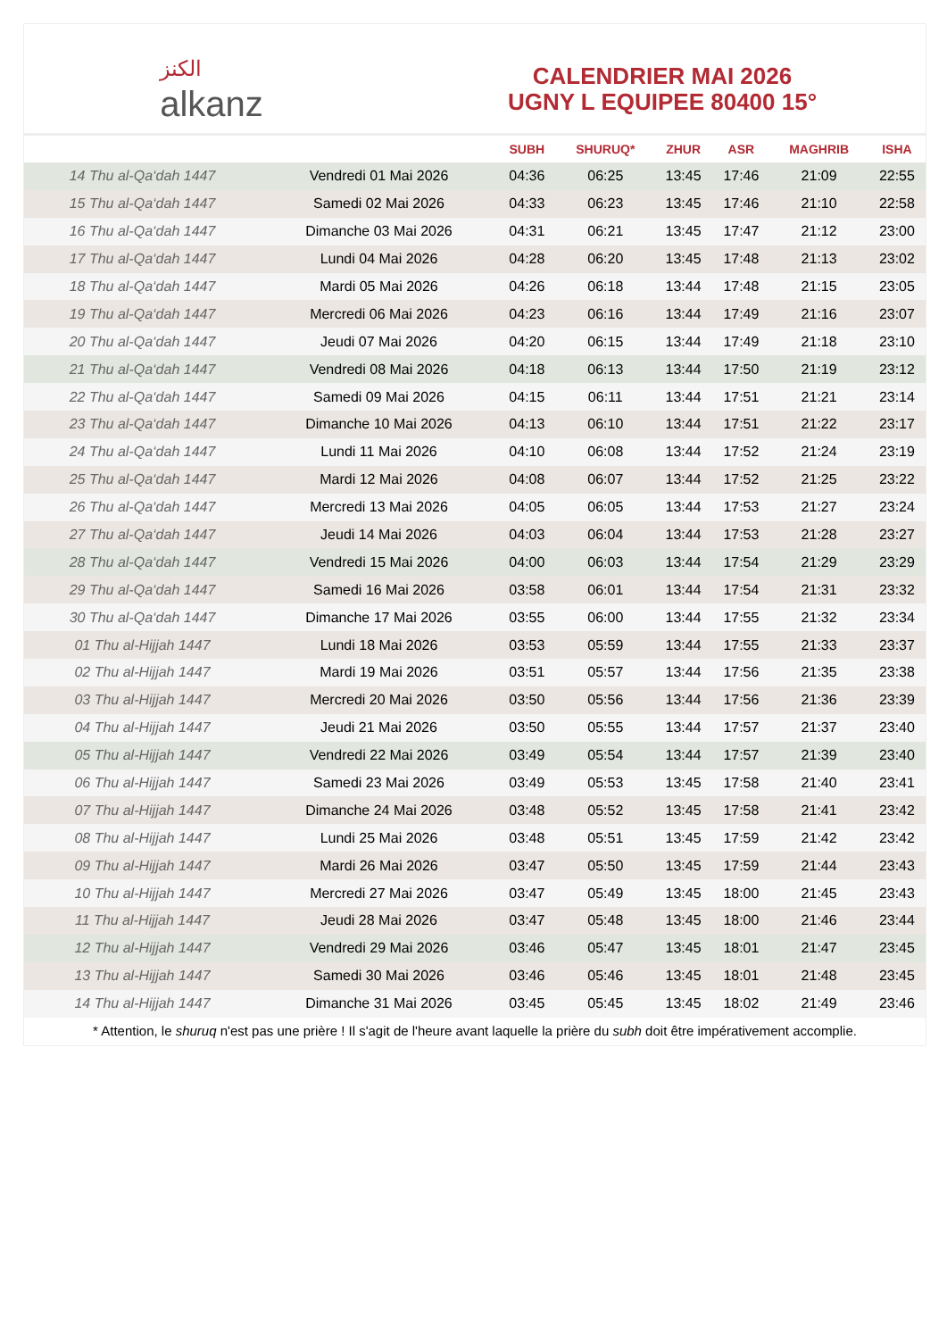الكنز
alkanz
CALENDRIER MAI 2026
UGNY L EQUIPEE 80400 15°
| | | SUBH | SHURUQ* | ZHUR | ASR | MAGHRIB | ISHA |
| --- | --- | --- | --- | --- | --- | --- | --- |
| 14 Thu al-Qa‘dah 1447 | Vendredi 01 Mai 2026 | 04:36 | 06:25 | 13:45 | 17:46 | 21:09 | 22:55 |
| 15 Thu al-Qa‘dah 1447 | Samedi 02 Mai 2026 | 04:33 | 06:23 | 13:45 | 17:46 | 21:10 | 22:58 |
| 16 Thu al-Qa‘dah 1447 | Dimanche 03 Mai 2026 | 04:31 | 06:21 | 13:45 | 17:47 | 21:12 | 23:00 |
| 17 Thu al-Qa‘dah 1447 | Lundi 04 Mai 2026 | 04:28 | 06:20 | 13:45 | 17:48 | 21:13 | 23:02 |
| 18 Thu al-Qa‘dah 1447 | Mardi 05 Mai 2026 | 04:26 | 06:18 | 13:44 | 17:48 | 21:15 | 23:05 |
| 19 Thu al-Qa‘dah 1447 | Mercredi 06 Mai 2026 | 04:23 | 06:16 | 13:44 | 17:49 | 21:16 | 23:07 |
| 20 Thu al-Qa‘dah 1447 | Jeudi 07 Mai 2026 | 04:20 | 06:15 | 13:44 | 17:49 | 21:18 | 23:10 |
| 21 Thu al-Qa‘dah 1447 | Vendredi 08 Mai 2026 | 04:18 | 06:13 | 13:44 | 17:50 | 21:19 | 23:12 |
| 22 Thu al-Qa‘dah 1447 | Samedi 09 Mai 2026 | 04:15 | 06:11 | 13:44 | 17:51 | 21:21 | 23:14 |
| 23 Thu al-Qa‘dah 1447 | Dimanche 10 Mai 2026 | 04:13 | 06:10 | 13:44 | 17:51 | 21:22 | 23:17 |
| 24 Thu al-Qa‘dah 1447 | Lundi 11 Mai 2026 | 04:10 | 06:08 | 13:44 | 17:52 | 21:24 | 23:19 |
| 25 Thu al-Qa‘dah 1447 | Mardi 12 Mai 2026 | 04:08 | 06:07 | 13:44 | 17:52 | 21:25 | 23:22 |
| 26 Thu al-Qa‘dah 1447 | Mercredi 13 Mai 2026 | 04:05 | 06:05 | 13:44 | 17:53 | 21:27 | 23:24 |
| 27 Thu al-Qa‘dah 1447 | Jeudi 14 Mai 2026 | 04:03 | 06:04 | 13:44 | 17:53 | 21:28 | 23:27 |
| 28 Thu al-Qa‘dah 1447 | Vendredi 15 Mai 2026 | 04:00 | 06:03 | 13:44 | 17:54 | 21:29 | 23:29 |
| 29 Thu al-Qa‘dah 1447 | Samedi 16 Mai 2026 | 03:58 | 06:01 | 13:44 | 17:54 | 21:31 | 23:32 |
| 30 Thu al-Qa‘dah 1447 | Dimanche 17 Mai 2026 | 03:55 | 06:00 | 13:44 | 17:55 | 21:32 | 23:34 |
| 01 Thu al-Hijjah 1447 | Lundi 18 Mai 2026 | 03:53 | 05:59 | 13:44 | 17:55 | 21:33 | 23:37 |
| 02 Thu al-Hijjah 1447 | Mardi 19 Mai 2026 | 03:51 | 05:57 | 13:44 | 17:56 | 21:35 | 23:38 |
| 03 Thu al-Hijjah 1447 | Mercredi 20 Mai 2026 | 03:50 | 05:56 | 13:44 | 17:56 | 21:36 | 23:39 |
| 04 Thu al-Hijjah 1447 | Jeudi 21 Mai 2026 | 03:50 | 05:55 | 13:44 | 17:57 | 21:37 | 23:40 |
| 05 Thu al-Hijjah 1447 | Vendredi 22 Mai 2026 | 03:49 | 05:54 | 13:44 | 17:57 | 21:39 | 23:40 |
| 06 Thu al-Hijjah 1447 | Samedi 23 Mai 2026 | 03:49 | 05:53 | 13:45 | 17:58 | 21:40 | 23:41 |
| 07 Thu al-Hijjah 1447 | Dimanche 24 Mai 2026 | 03:48 | 05:52 | 13:45 | 17:58 | 21:41 | 23:42 |
| 08 Thu al-Hijjah 1447 | Lundi 25 Mai 2026 | 03:48 | 05:51 | 13:45 | 17:59 | 21:42 | 23:42 |
| 09 Thu al-Hijjah 1447 | Mardi 26 Mai 2026 | 03:47 | 05:50 | 13:45 | 17:59 | 21:44 | 23:43 |
| 10 Thu al-Hijjah 1447 | Mercredi 27 Mai 2026 | 03:47 | 05:49 | 13:45 | 18:00 | 21:45 | 23:43 |
| 11 Thu al-Hijjah 1447 | Jeudi 28 Mai 2026 | 03:47 | 05:48 | 13:45 | 18:00 | 21:46 | 23:44 |
| 12 Thu al-Hijjah 1447 | Vendredi 29 Mai 2026 | 03:46 | 05:47 | 13:45 | 18:01 | 21:47 | 23:45 |
| 13 Thu al-Hijjah 1447 | Samedi 30 Mai 2026 | 03:46 | 05:46 | 13:45 | 18:01 | 21:48 | 23:45 |
| 14 Thu al-Hijjah 1447 | Dimanche 31 Mai 2026 | 03:45 | 05:45 | 13:45 | 18:02 | 21:49 | 23:46 |
* Attention, le shuruq n'est pas une prière ! Il s'agit de l'heure avant laquelle la prière du subh doit être impérativement accomplie.